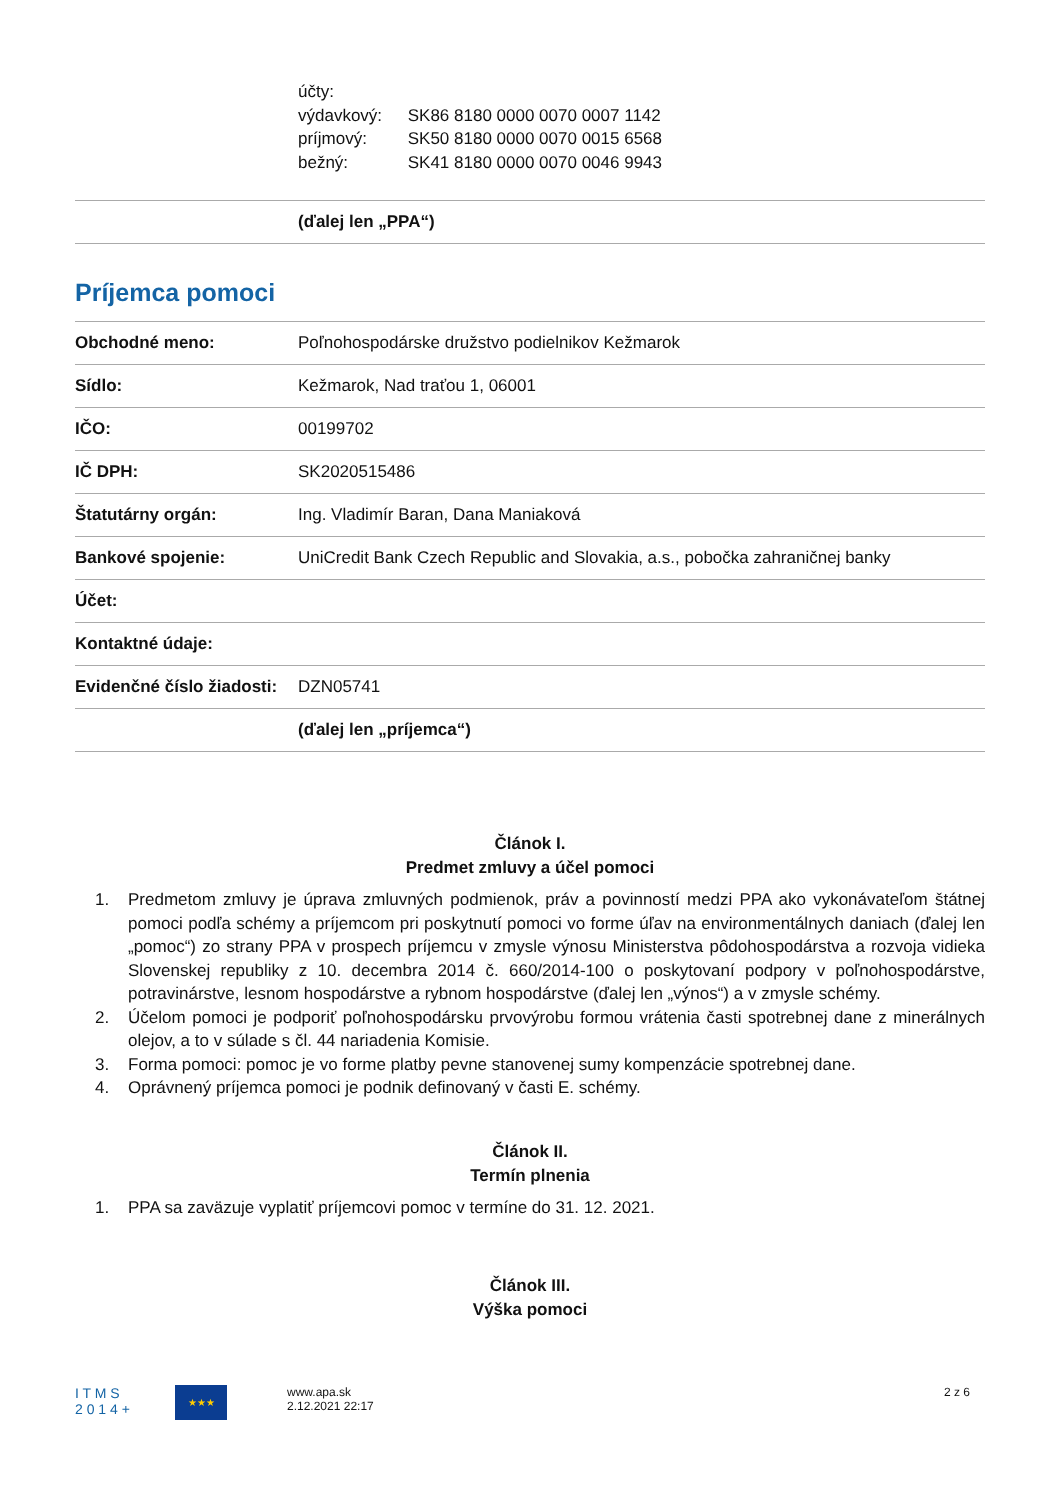účty:
výdavkový: SK86 8180 0000 0070 0007 1142
príjmový: SK50 8180 0000 0070 0015 6568
bežný: SK41 8180 0000 0070 0046 9943
| | (ďalej len „PPA“) |
Príjemca pomoci
| Obchodné meno: | Poľnohospodárske družstvo podielnikov Kežmarok |
| Sídlo: | Kežmarok, Nad traťou 1, 06001 |
| IČO: | 00199702 |
| IČ DPH: | SK2020515486 |
| Štatutárny orgán: | Ing. Vladimír Baran, Dana Maniaková |
| Bankové spojenie: | UniCredit Bank Czech Republic and Slovakia, a.s., pobočka zahraničnej banky |
| Účet: | |
| Kontaktné údaje: | |
| Evidenčné číslo žiadosti: | DZN05741 |
| | (ďalej len „príjemca“) |
Článok I.
Predmet zmluvy a účel pomoci
1. Predmetom zmluvy je úprava zmluvných podmienok, práv a povinností medzi PPA ako vykonávateľom štátnej pomoci podľa schémy a príjemcom pri poskytnutí pomoci vo forme úľav na environmentálnych daniach (ďalej len „pomoc“) zo strany PPA v prospech príjemcu v zmysle výnosu Ministerstva pôdohospodárstva a rozvoja vidieka Slovenskej republiky z 10. decembra 2014 č. 660/2014-100 o poskytovaní podpory v poľnohospodárstve, potravinárstve, lesnom hospodárstve a rybnom hospodárstve (ďalej len „výnos“) a v zmysle schémy.
2. Účelom pomoci je podporiť poľnohospodársku prvovýrobu formou vrátenia časti spotrebnej dane z minerálnych olejov, a to v súlade s čl. 44 nariadenia Komisie.
3. Forma pomoci: pomoc je vo forme platby pevne stanovenej sumy kompenzácie spotrebnej dane.
4. Oprávnený príjemca pomoci je podnik definovaný v časti E. schémy.
Článok II.
Termín plnenia
1. PPA sa zaväzuje vyplatiť príjemcovi pomoc v termíne do 31. 12. 2021.
Článok III.
Výška pomoci
I T M S
2 0 1 4 +
★★★
www.apa.sk
2.12.2021 22:17
2 z 6